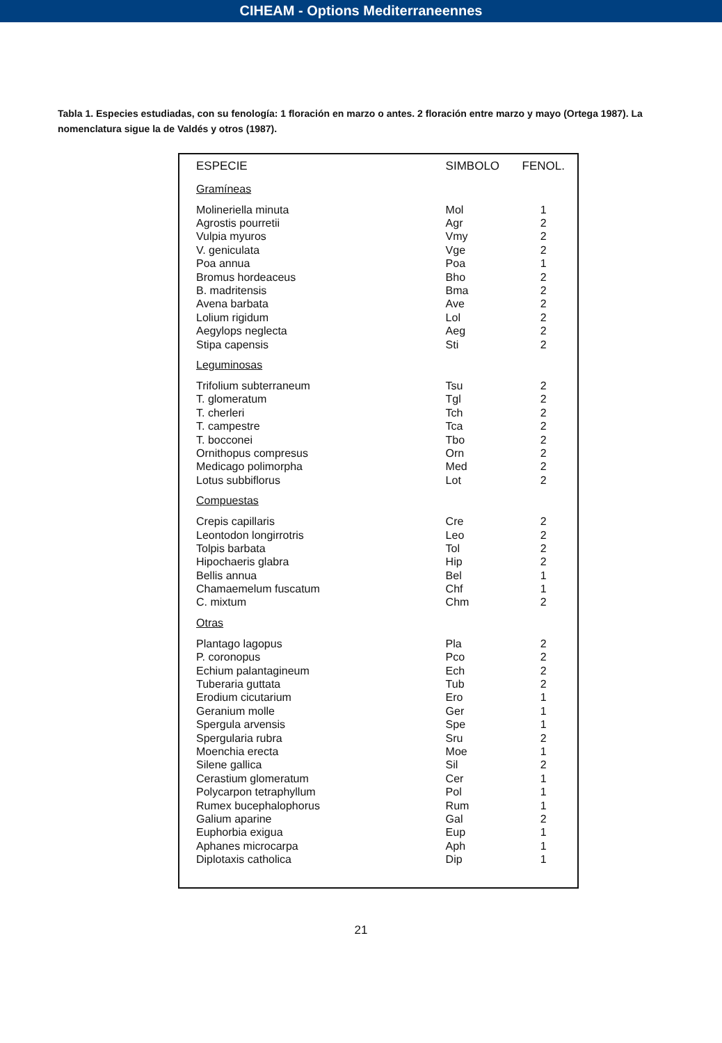CIHEAM - Options Mediterraneennes
Tabla 1. Especies estudiadas, con su fenología: 1 floración en marzo o antes. 2 floración entre marzo y mayo (Ortega 1987). La nomenclatura sigue la de Valdés y otros (1987).
| ESPECIE | SIMBOLO | FENOL. |
| --- | --- | --- |
| Gramíneas | | |
| Molineriella minuta | Mol | 1 |
| Agrostis pourretii | Agr | 2 |
| Vulpia myuros | Vmy | 2 |
| V. geniculata | Vge | 2 |
| Poa annua | Poa | 1 |
| Bromus hordeaceus | Bho | 2 |
| B. madritensis | Bma | 2 |
| Avena barbata | Ave | 2 |
| Lolium rigidum | Lol | 2 |
| Aegylops neglecta | Aeg | 2 |
| Stipa capensis | Sti | 2 |
| Leguminosas | | |
| Trifolium subterraneum | Tsu | 2 |
| T. glomeratum | Tgl | 2 |
| T. cherleri | Tch | 2 |
| T. campestre | Tca | 2 |
| T. bocconei | Tbo | 2 |
| Ornithopus compresus | Orn | 2 |
| Medicago polimorpha | Med | 2 |
| Lotus subbiflorus | Lot | 2 |
| Compuestas | | |
| Crepis capillaris | Cre | 2 |
| Leontodon longirrotris | Leo | 2 |
| Tolpis barbata | Tol | 2 |
| Hipochaeris glabra | Hip | 2 |
| Bellis annua | Bel | 1 |
| Chamaemelum fuscatum | Chf | 1 |
| C. mixtum | Chm | 2 |
| Otras | | |
| Plantago lagopus | Pla | 2 |
| P. coronopus | Pco | 2 |
| Echium palantagineum | Ech | 2 |
| Tuberaria guttata | Tub | 2 |
| Erodium cicutarium | Ero | 1 |
| Geranium molle | Ger | 1 |
| Spergula arvensis | Spe | 1 |
| Spergularia rubra | Sru | 2 |
| Moenchia erecta | Moe | 1 |
| Silene gallica | Sil | 2 |
| Cerastium glomeratum | Cer | 1 |
| Polycarpon tetraphyllum | Pol | 1 |
| Rumex bucephalophorus | Rum | 1 |
| Galium aparine | Gal | 2 |
| Euphorbia exigua | Eup | 1 |
| Aphanes microcarpa | Aph | 1 |
| Diplotaxis catholica | Dip | 1 |
21